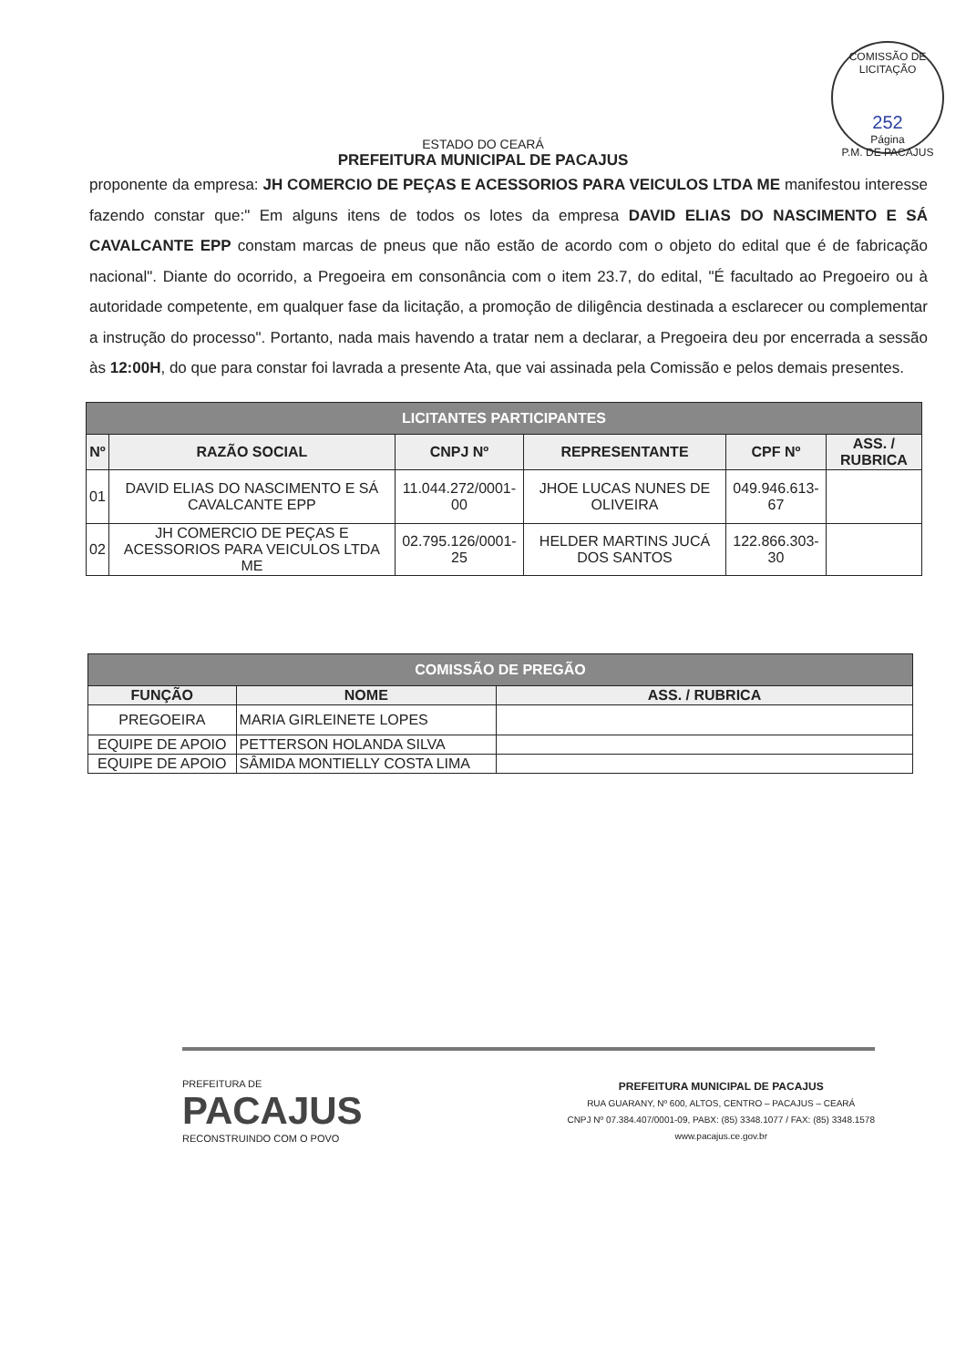COMISSÃO DE LICITAÇÃO
252
Página
P.M. DE PACAJUS
ESTADO DO CEARÁ
PREFEITURA MUNICIPAL DE PACAJUS
proponente da empresa: JH COMERCIO DE PEÇAS E ACESSORIOS PARA VEICULOS LTDA ME manifestou interesse fazendo constar que:" Em alguns itens de todos os lotes da empresa DAVID ELIAS DO NASCIMENTO E SÁ CAVALCANTE EPP constam marcas de pneus que não estão de acordo com o objeto do edital que é de fabricação nacional". Diante do ocorrido, a Pregoeira em consonância com o item 23.7, do edital, "É facultado ao Pregoeiro ou à autoridade competente, em qualquer fase da licitação, a promoção de diligência destinada a esclarecer ou complementar a instrução do processo". Portanto, nada mais havendo a tratar nem a declarar, a Pregoeira deu por encerrada a sessão às 12:00H, do que para constar foi lavrada a presente Ata, que vai assinada pela Comissão e pelos demais presentes.
| LICITANTES PARTICIPANTES | | | | | |
| --- | --- | --- | --- | --- | --- |
| Nº | RAZÃO SOCIAL | CNPJ Nº | REPRESENTANTE | CPF Nº | ASS. / RUBRICA |
| 01 | DAVID ELIAS DO NASCIMENTO E SÁ CAVALCANTE EPP | 11.044.272/0001-00 | JHOE LUCAS NUNES DE OLIVEIRA | 049.946.613-67 | |
| 02 | JH COMERCIO DE PEÇAS E ACESSORIOS PARA VEICULOS LTDA ME | 02.795.126/0001-25 | HELDER MARTINS JUCÁ DOS SANTOS | 122.866.303-30 | |
| COMISSÃO DE PREGÃO | | |
| --- | --- | --- |
| FUNÇÃO | NOME | ASS. / RUBRICA |
| PREGOEIRA | MARIA GIRLEINETE LOPES | |
| EQUIPE DE APOIO | PETTERSON HOLANDA SILVA | |
| EQUIPE DE APOIO | SÂMIDA MONTIELLY COSTA LIMA | |
PREFEITURA DE
PACAJUS
RECONSTRUINDO COM O POVO
PREFEITURA MUNICIPAL DE PACAJUS
RUA GUARANY, Nº 600, ALTOS, CENTRO – PACAJUS – CEARÁ
CNPJ Nº 07.384.407/0001-09, PABX: (85) 3348.1077 / FAX: (85) 3348.1578
www.pacajus.ce.gov.br